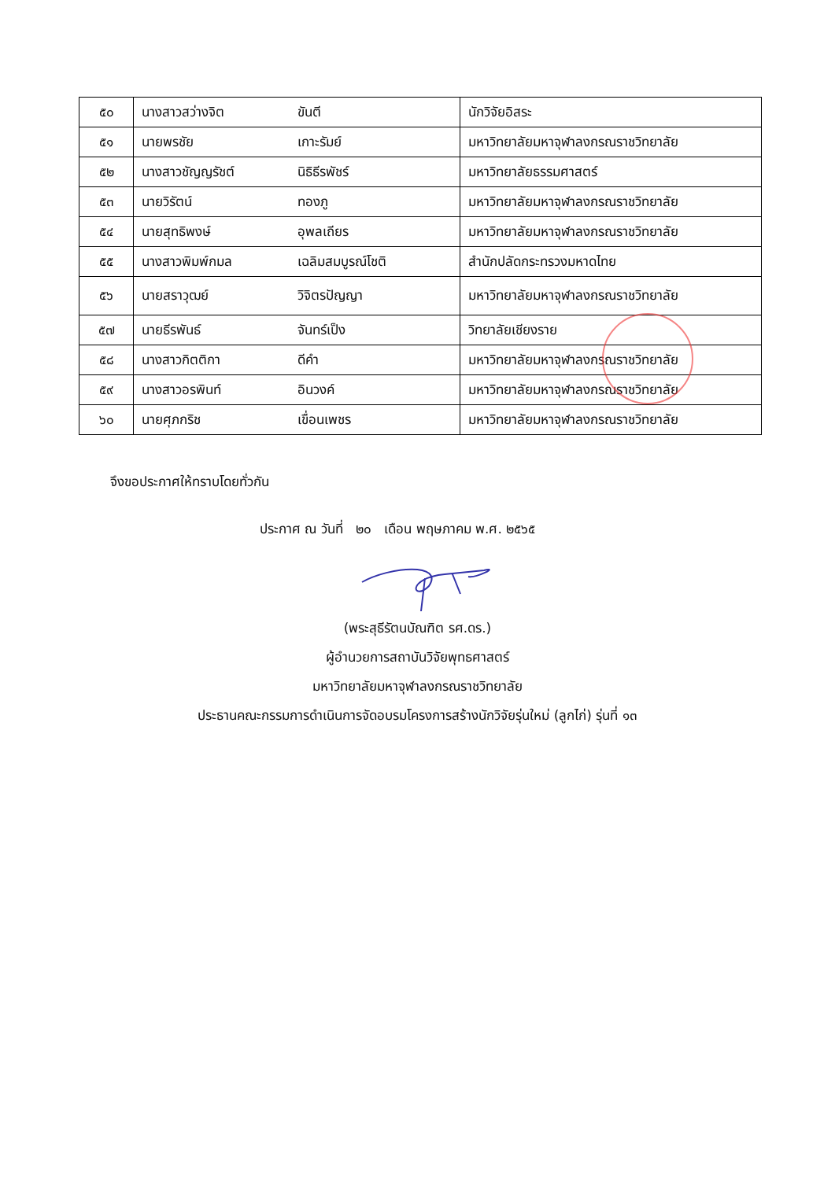| ๕๐ | นางสาวสว่างจิต | ขันตี | นักวิจัยอิสระ |
| ๕๑ | นายพรชัย | เกาะรัมย์ | มหาวิทยาลัยมหาจุฬาลงกรณราชวิทยาลัย |
| ๕๒ | นางสาวชัญญรัชต์ | นิธิธีรพัชร์ | มหาวิทยาลัยธรรมศาสตร์ |
| ๕๓ | นายวิรัตน์ | ทองภู | มหาวิทยาลัยมหาจุฬาลงกรณราชวิทยาลัย |
| ๕๔ | นายสุทธิพงษ์ | อุพลเถียร | มหาวิทยาลัยมหาจุฬาลงกรณราชวิทยาลัย |
| ๕๕ | นางสาวพิมพ์กมล | เฉลิมสมบูรณ์โชติ | สำนักปลัดกระทรวงมหาดไทย |
| ๕๖ | นายสราวุฒย์ | วิจิตรปัญญา | มหาวิทยาลัยมหาจุฬาลงกรณราชวิทยาลัย |
| ๕๗ | นายธีรพันธ์ | จันทร์เป็ง | วิทยาลัยเชียงราย |
| ๕๘ | นางสาวกิตติกา | ดีคำ | มหาวิทยาลัยมหาจุฬาลงกรณราชวิทยาลัย |
| ๕๙ | นางสาวอรพินท์ | อินวงค์ | มหาวิทยาลัยมหาจุฬาลงกรณราชวิทยาลัย |
| ๖๐ | นายศุภกริช | เขื่อนเพชร | มหาวิทยาลัยมหาจุฬาลงกรณราชวิทยาลัย |
จึงขอประกาศให้ทราบโดยทั่วกัน
ประกาศ ณ วันที่ ๒๐ เดือน พฤษภาคม พ.ศ. ๒๕๖๕
(พระสุธีรัตนบัณฑิต รศ.ดร.)
ผู้อำนวยการสถาบันวิจัยพุทธศาสตร์
มหาวิทยาลัยมหาจุฬาลงกรณราชวิทยาลัย
ประธานคณะกรรมการดำเนินการจัดอบรมโครงการสร้างนักวิจัยรุ่นใหม่ (ลูกไก่) รุ่นที่ ๑๓